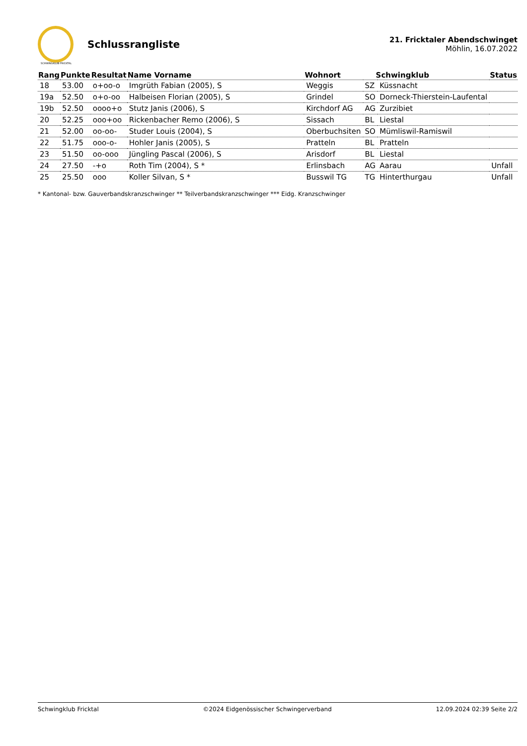SCHWINGKLUB FRICKTAL
Schlussrangliste
21. Fricktaler Abendschwinget
Möhlin, 16.07.2022
| Rang | Punkte | Resultat | Name Vorname | Wohnort | Schwingklub | | Status |
| --- | --- | --- | --- | --- | --- | --- | --- |
| 18 | 53.00 | o+oo-o | Imgrüth Fabian (2005), S | Weggis | SZ | Küssnacht | |
| 19a | 52.50 | o+o-oo | Halbeisen Florian (2005), S | Grindel | SO | Dorneck-Thierstein-Laufental | |
| 19b | 52.50 | oooo+o | Stutz Janis (2006), S | Kirchdorf AG | AG | Zurzibiet | |
| 20 | 52.25 | ooo+oo | Rickenbacher Remo (2006), S | Sissach | BL | Liestal | |
| 21 | 52.00 | oo-oo- | Studer Louis (2004), S | Oberbuchsiten | SO | Mümliswil-Ramiswil | |
| 22 | 51.75 | ooo-o- | Hohler Janis (2005), S | Pratteln | BL | Pratteln | |
| 23 | 51.50 | oo-ooo | Jüngling Pascal (2006), S | Arisdorf | BL | Liestal | |
| 24 | 27.50 | -+o | Roth Tim (2004), S * | Erlinsbach | AG | Aarau | Unfall |
| 25 | 25.50 | ooo | Koller Silvan, S * | Busswil TG | TG | Hinterthurgau | Unfall |
* Kantonal- bzw. Gauverbandskranzschwinger ** Teilverbandskranzschwinger *** Eidg. Kranzschwinger
Schwingklub Fricktal ©2024 Eidgenössischer Schwingerverband 12.09.2024 02:39 Seite 2/2